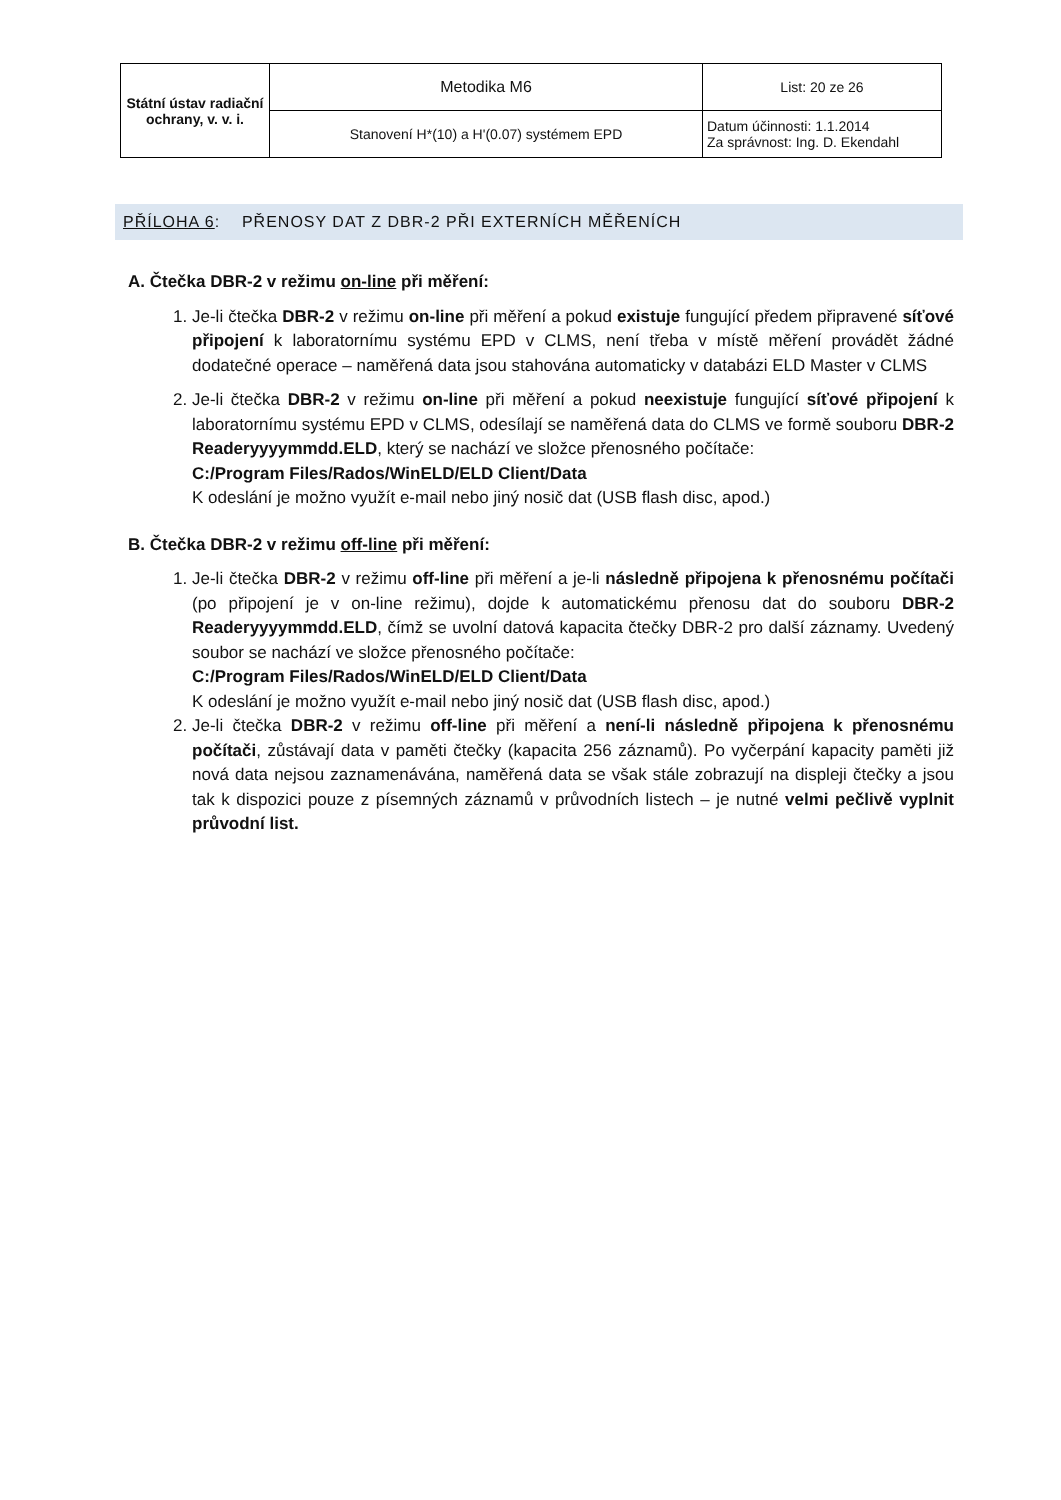| Státní ústav radiační ochrany, v. v. i. | Metodika M6 | List: 20 ze 26 |
| | Stanovení H*(10) a H'(0.07) systémem EPD | Datum účinnosti: 1.1.2014 Za správnost: Ing. D. Ekendahl |
PŘÍLOHA 6: PŘENOSY DAT Z DBR-2 PŘI EXTERNÍCH MĚŘENÍCH
A. Čtečka DBR-2 v režimu on-line při měření:
1. Je-li čtečka DBR-2 v režimu on-line při měření a pokud existuje fungující předem připravené síťové připojení k laboratornímu systému EPD v CLMS, není třeba v místě měření provádět žádné dodatečné operace – naměřená data jsou stahována automaticky v databázi ELD Master v CLMS
2. Je-li čtečka DBR-2 v režimu on-line při měření a pokud neexistuje fungující síťové připojení k laboratornímu systému EPD v CLMS, odesílají se naměřená data do CLMS ve formě souboru DBR-2 Readeryyyymmdd.ELD, který se nachází ve složce přenosného počítače:
C:/Program Files/Rados/WinELD/ELD Client/Data
K odeslání je možno využít e-mail nebo jiný nosič dat (USB flash disc, apod.)
B. Čtečka DBR-2 v režimu off-line při měření:
1. Je-li čtečka DBR-2 v režimu off-line při měření a je-li následně připojena k přenosnému počítači (po připojení je v on-line režimu), dojde k automatickému přenosu dat do souboru DBR-2 Readeryyyymmdd.ELD, čímž se uvolní datová kapacita čtečky DBR-2 pro další záznamy. Uvedený soubor se nachází ve složce přenosného počítače:
C:/Program Files/Rados/WinELD/ELD Client/Data
K odeslání je možno využít e-mail nebo jiný nosič dat (USB flash disc, apod.)
2. Je-li čtečka DBR-2 v režimu off-line při měření a není-li následně připojena k přenosnému počítači, zůstávají data v paměti čtečky (kapacita 256 záznamů). Po vyčerpání kapacity paměti již nová data nejsou zaznamenávána, naměřená data se však stále zobrazují na displeji čtečky a jsou tak k dispozici pouze z písemných záznamů v průvodních listech – je nutné velmi pečlivě vyplnit průvodní list.